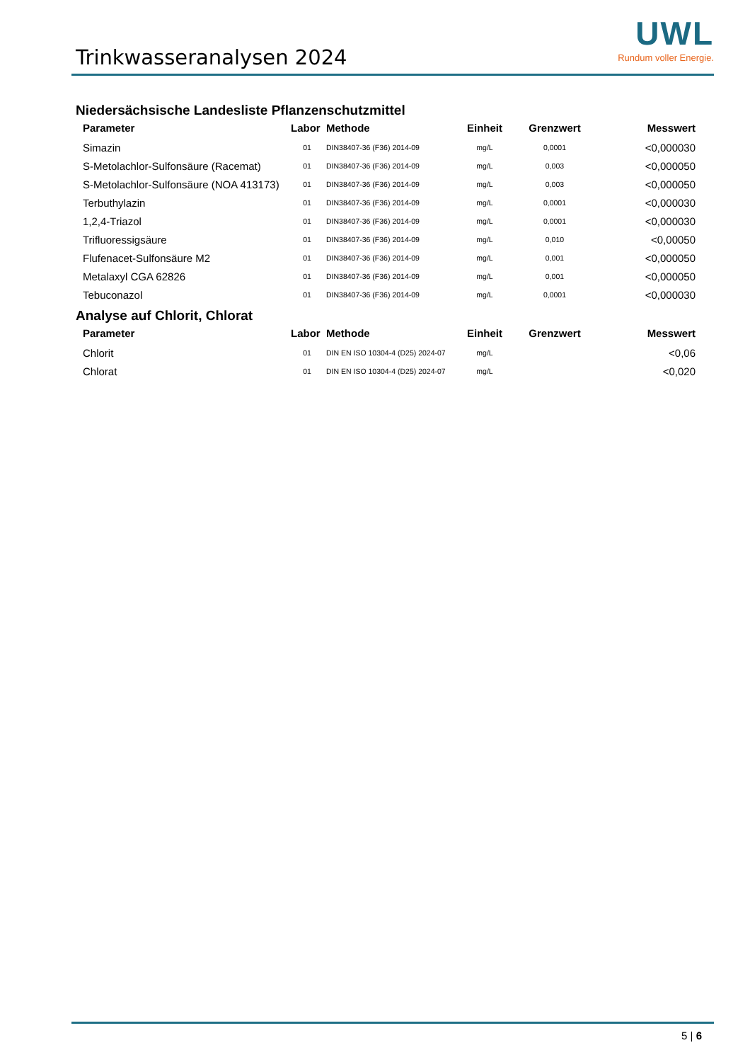Trinkwasseranalysen 2024
UWL
Rundum voller Energie.
Niedersächsische Landesliste Pflanzenschutzmittel
| Parameter | Labor | Methode | Einheit | Grenzwert | Messwert |
| --- | --- | --- | --- | --- | --- |
| Simazin | 01 | DIN38407-36 (F36) 2014-09 | mg/L | 0,0001 | <0,000030 |
| S-Metolachlor-Sulfonsäure (Racemat) | 01 | DIN38407-36 (F36) 2014-09 | mg/L | 0,003 | <0,000050 |
| S-Metolachlor-Sulfonsäure (NOA 413173) | 01 | DIN38407-36 (F36) 2014-09 | mg/L | 0,003 | <0,000050 |
| Terbuthylazin | 01 | DIN38407-36 (F36) 2014-09 | mg/L | 0,0001 | <0,000030 |
| 1,2,4-Triazol | 01 | DIN38407-36 (F36) 2014-09 | mg/L | 0,0001 | <0,000030 |
| Trifluoressigsäure | 01 | DIN38407-36 (F36) 2014-09 | mg/L | 0,010 | <0,00050 |
| Flufenacet-Sulfonsäure M2 | 01 | DIN38407-36 (F36) 2014-09 | mg/L | 0,001 | <0,000050 |
| Metalaxyl CGA 62826 | 01 | DIN38407-36 (F36) 2014-09 | mg/L | 0,001 | <0,000050 |
| Tebuconazol | 01 | DIN38407-36 (F36) 2014-09 | mg/L | 0,0001 | <0,000030 |
Analyse auf Chlorit, Chlorat
| Parameter | Labor | Methode | Einheit | Grenzwert | Messwert |
| --- | --- | --- | --- | --- | --- |
| Chlorit | 01 | DIN EN ISO 10304-4 (D25) 2024-07 | mg/L | | <0,06 |
| Chlorat | 01 | DIN EN ISO 10304-4 (D25) 2024-07 | mg/L | | <0,020 |
5 | 6